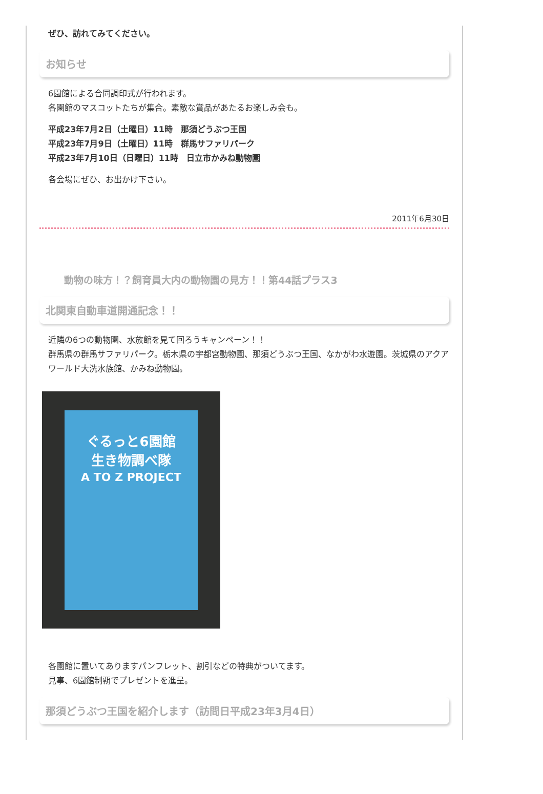ぜひ、訪れてみてください。
お知らせ
6園館による合同調印式が行われます。
各園館のマスコットたちが集合。素敵な賞品があたるお楽しみ会も。
平成23年7月2日（土曜日）11時　那須どうぶつ王国
平成23年7月9日（土曜日）11時　群馬サファリパーク
平成23年7月10日（日曜日）11時　日立市かみね動物園
各会場にぜひ、お出かけ下さい。
2011年6月30日
動物の味方！？飼育員大内の動物園の見方！！第44話プラス3
北関東自動車道開通記念！！
近隣の6つの動物園、水族館を見て回ろうキャンペーン！！
群馬県の群馬サファリパーク。栃木県の宇都宮動物園、那須どうぶつ王国、なかがわ水遊園。茨城県のアクアワールド大洗水族館、かみね動物園。
ぐるっと6園館
生き物調べ隊
A TO Z PROJECT
各園館に置いてありますパンフレット、割引などの特典がついてます。
見事、6園館制覇でプレゼントを進呈。
那須どうぶつ王国を紹介します（訪問日平成23年3月4日）